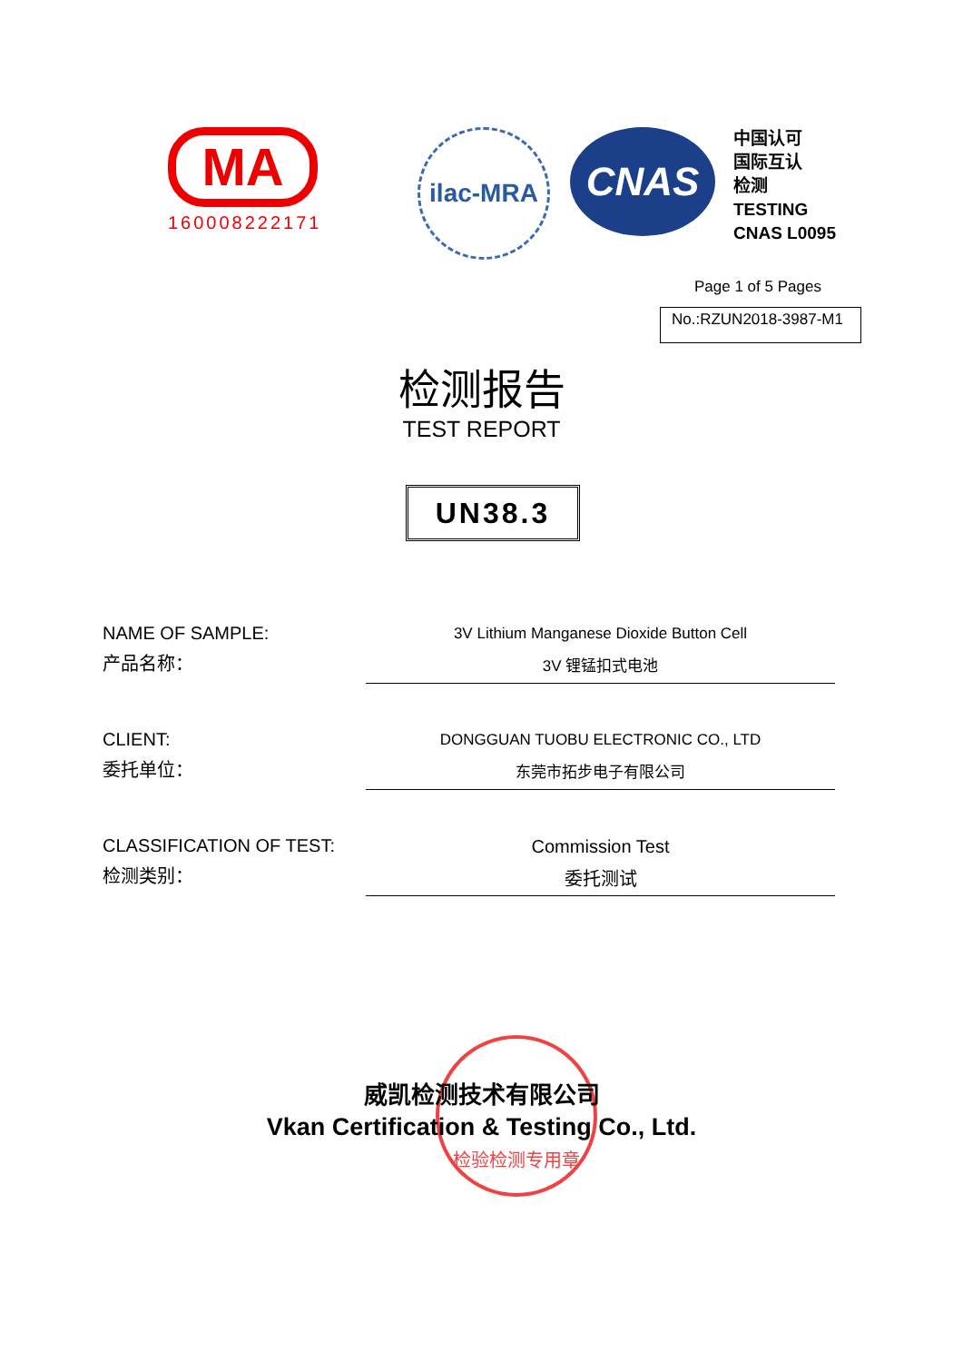MA
160008222171
ilac-MRA
CNAS
中国认可
国际互认
检测
TESTING
CNAS L0095
Page 1 of 5 Pages
No.:RZUN2018-3987-M1
检测报告
TEST REPORT
UN38.3
NAME OF SAMPLE:
产品名称：
3V Lithium Manganese Dioxide Button Cell
3V 锂锰扣式电池
CLIENT:
委托单位：
DONGGUAN TUOBU ELECTRONIC CO., LTD
东莞市拓步电子有限公司
CLASSIFICATION OF TEST:
检测类别：
Commission Test
委托测试
检验检测专用章
威凯检测技术有限公司
Vkan Certification & Testing Co., Ltd.